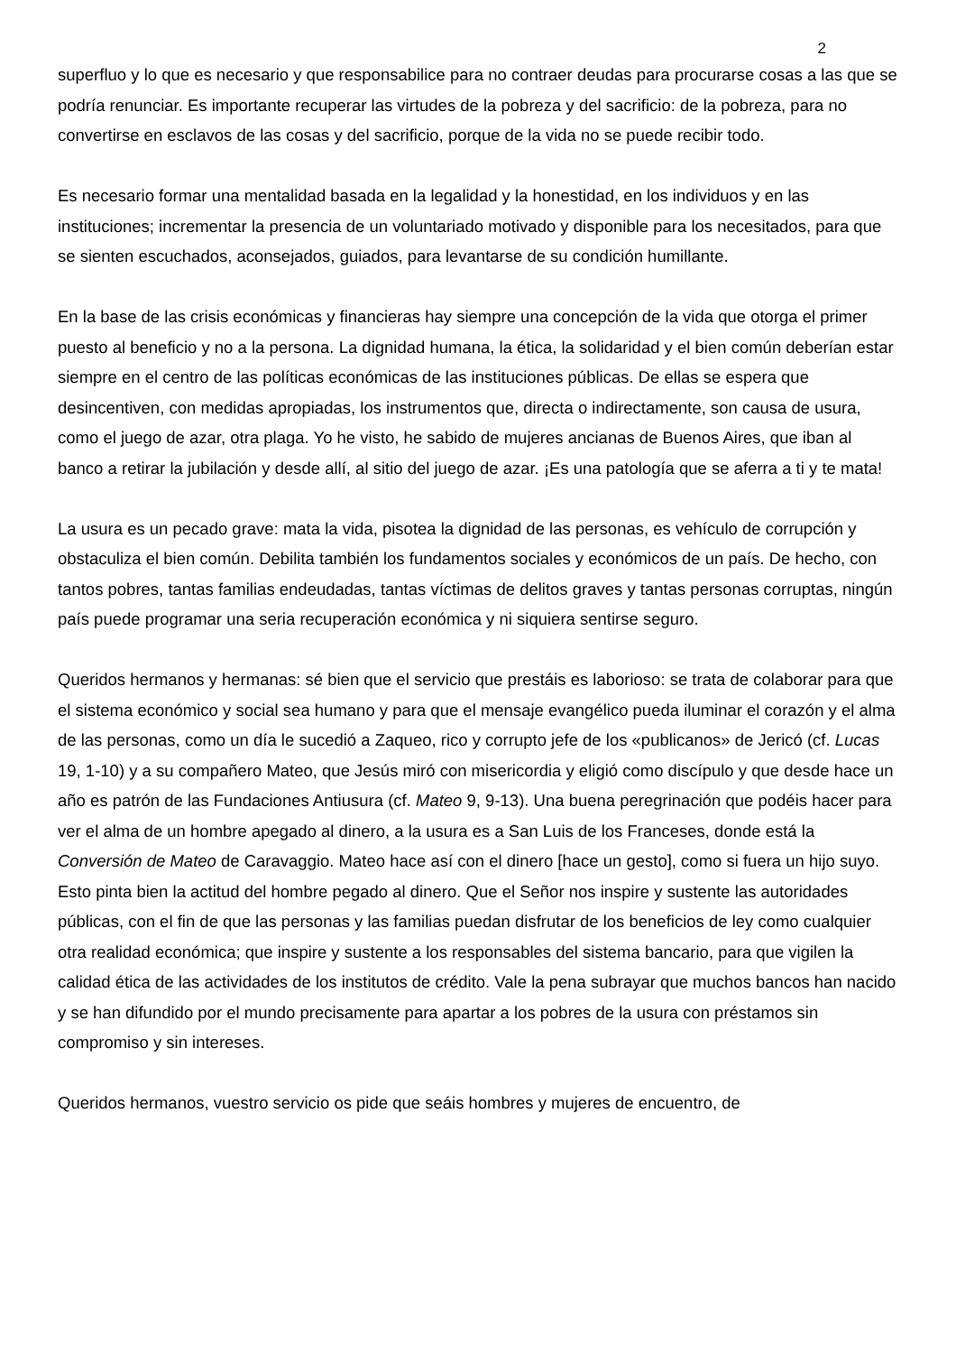2
superfluo y lo que es necesario y que responsabilice para no contraer deudas para procurarse cosas a las que se podría renunciar. Es importante recuperar las virtudes de la pobreza y del sacrificio: de la pobreza, para no convertirse en esclavos de las cosas y del sacrificio, porque de la vida no se puede recibir todo.
Es necesario formar una mentalidad basada en la legalidad y la honestidad, en los individuos y en las instituciones; incrementar la presencia de un voluntariado motivado y disponible para los necesitados, para que se sienten escuchados, aconsejados, guiados, para levantarse de su condición humillante.
En la base de las crisis económicas y financieras hay siempre una concepción de la vida que otorga el primer puesto al beneficio y no a la persona. La dignidad humana, la ética, la solidaridad y el bien común deberían estar siempre en el centro de las políticas económicas de las instituciones públicas. De ellas se espera que desincentiven, con medidas apropiadas, los instrumentos que, directa o indirectamente, son causa de usura, como el juego de azar, otra plaga. Yo he visto, he sabido de mujeres ancianas de Buenos Aires, que iban al banco a retirar la jubilación y desde allí, al sitio del juego de azar. ¡Es una patología que se aferra a ti y te mata!
La usura es un pecado grave: mata la vida, pisotea la dignidad de las personas, es vehículo de corrupción y obstaculiza el bien común. Debilita también los fundamentos sociales y económicos de un país. De hecho, con tantos pobres, tantas familias endeudadas, tantas víctimas de delitos graves y tantas personas corruptas, ningún país puede programar una seria recuperación económica y ni siquiera sentirse seguro.
Queridos hermanos y hermanas: sé bien que el servicio que prestáis es laborioso: se trata de colaborar para que el sistema económico y social sea humano y para que el mensaje evangélico pueda iluminar el corazón y el alma de las personas, como un día le sucedió a Zaqueo, rico y corrupto jefe de los «publicanos» de Jericó (cf. Lucas 19, 1-10) y a su compañero Mateo, que Jesús miró con misericordia y eligió como discípulo y que desde hace un año es patrón de las Fundaciones Antiusura (cf. Mateo 9, 9-13). Una buena peregrinación que podéis hacer para ver el alma de un hombre apegado al dinero, a la usura es a San Luis de los Franceses, donde está la Conversión de Mateo de Caravaggio. Mateo hace así con el dinero [hace un gesto], como si fuera un hijo suyo. Esto pinta bien la actitud del hombre pegado al dinero. Que el Señor nos inspire y sustente las autoridades públicas, con el fin de que las personas y las familias puedan disfrutar de los beneficios de ley como cualquier otra realidad económica; que inspire y sustente a los responsables del sistema bancario, para que vigilen la calidad ética de las actividades de los institutos de crédito. Vale la pena subrayar que muchos bancos han nacido y se han difundido por el mundo precisamente para apartar a los pobres de la usura con préstamos sin compromiso y sin intereses.
Queridos hermanos, vuestro servicio os pide que seáis hombres y mujeres de encuentro, de